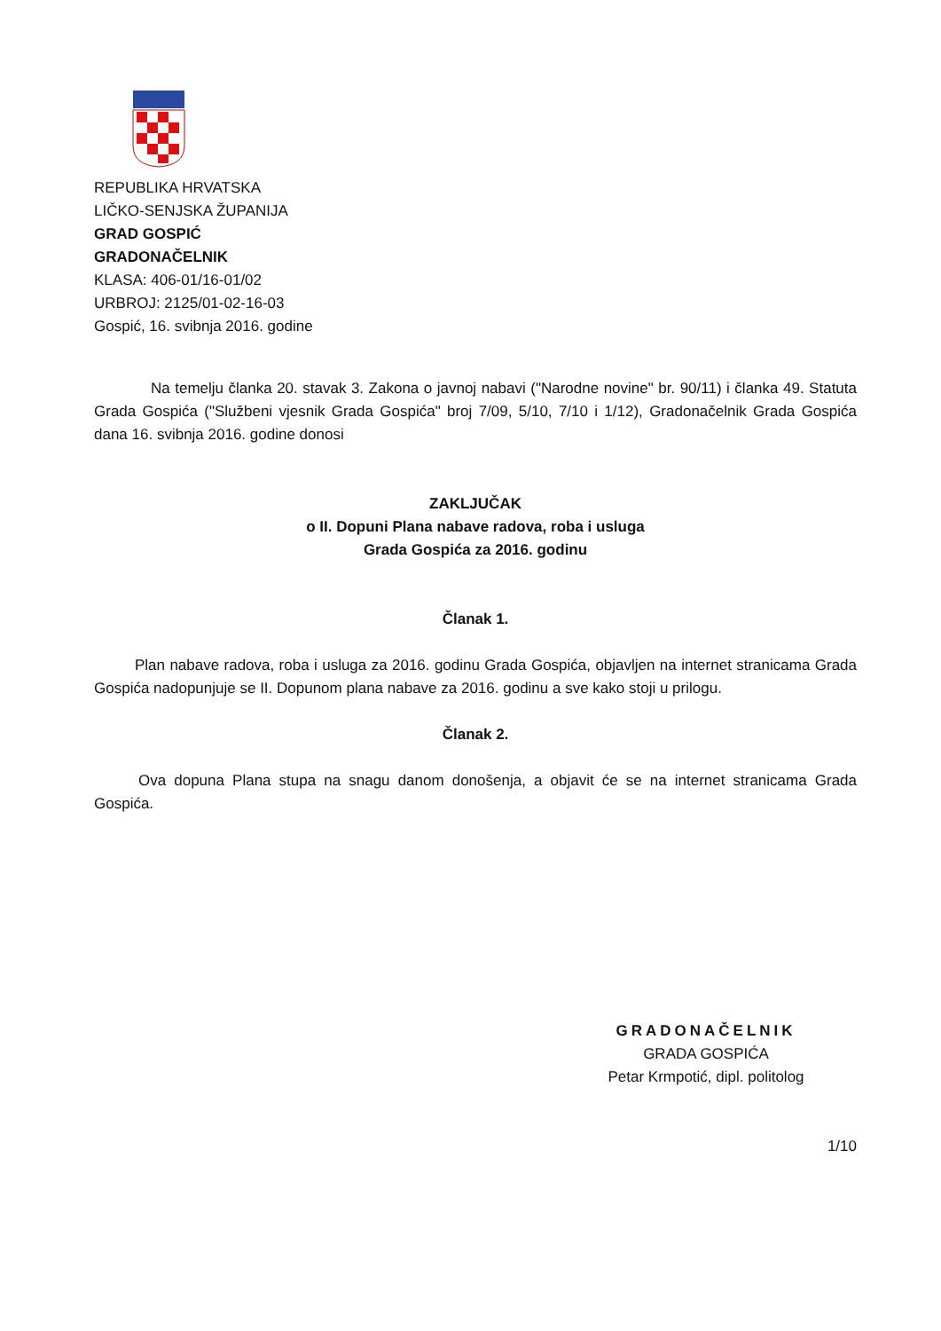REPUBLIKA HRVATSKA
LIČKO-SENJSKA ŽUPANIJA
GRAD GOSPIĆ
GRADONAČELNIK
KLASA: 406-01/16-01/02
URBROJ: 2125/01-02-16-03
Gospić, 16. svibnja 2016. godine
Na temelju članka 20. stavak 3. Zakona o javnoj nabavi ("Narodne novine" br. 90/11) i članka 49. Statuta Grada Gospića ("Službeni vjesnik Grada Gospića" broj 7/09, 5/10, 7/10 i 1/12), Gradonačelnik Grada Gospića dana 16. svibnja 2016. godine donosi
ZAKLJUČAK
o II. Dopuni Plana nabave radova, roba i usluga
Grada Gospića za 2016. godinu
Članak 1.
Plan nabave radova, roba i usluga za 2016. godinu Grada Gospića, objavljen na internet stranicama Grada Gospića nadopunjuje se II. Dopunom plana nabave za 2016. godinu a sve kako stoji u prilogu.
Članak 2.
Ova dopuna Plana stupa na snagu danom donošenja, a objavit će se na internet stranicama Grada Gospića.
GRADONAČELNIK
GRADA GOSPIĆA
Petar Krmpotić, dipl. politolog
1/10